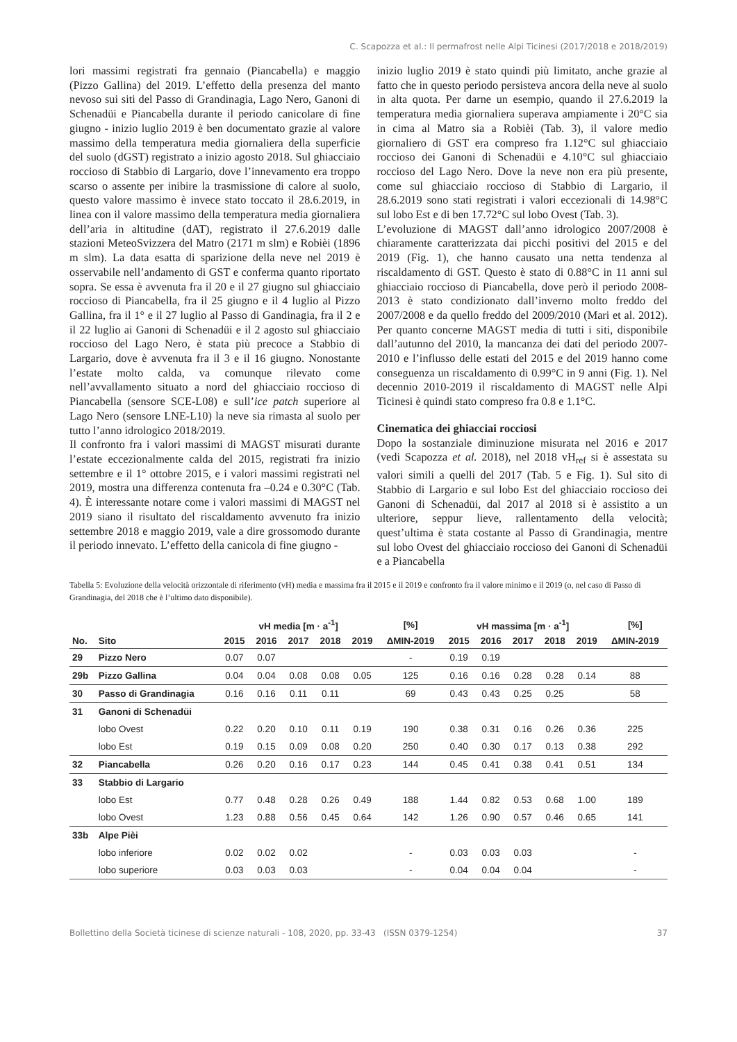C. Scapozza et al.: Il permafrost nelle Alpi Ticinesi (2017/2018 e 2018/2019)
lori massimi registrati fra gennaio (Piancabella) e maggio (Pizzo Gallina) del 2019. L’effetto della presenza del manto nevoso sui siti del Passo di Grandinagia, Lago Nero, Ganoni di Schenadüi e Piancabella durante il periodo canicolare di fine giugno - inizio luglio 2019 è ben documentato grazie al valore massimo della temperatura media giornaliera della superficie del suolo (dGST) registrato a inizio agosto 2018. Sul ghiacciaio roccioso di Stabbio di Largario, dove l’innevamento era troppo scarso o assente per inibire la trasmissione di calore al suolo, questo valore massimo è invece stato toccato il 28.6.2019, in linea con il valore massimo della temperatura media giornaliera dell’aria in altitudine (dAT), registrato il 27.6.2019 dalle stazioni MeteoSvizzera del Matro (2171 m slm) e Robièi (1896 m slm). La data esatta di sparizione della neve nel 2019 è osservabile nell’andamento di GST e conferma quanto riportato sopra. Se essa è avvenuta fra il 20 e il 27 giugno sul ghiacciaio roccioso di Piancabella, fra il 25 giugno e il 4 luglio al Pizzo Gallina, fra il 1° e il 27 luglio al Passo di Gandinagia, fra il 2 e il 22 luglio ai Ganoni di Schenadüi e il 2 agosto sul ghiacciaio roccioso del Lago Nero, è stata più precoce a Stabbio di Largario, dove è avvenuta fra il 3 e il 16 giugno. Nonostante l’estate molto calda, va comunque rilevato come nell’avvallamento situato a nord del ghiacciaio roccioso di Piancabella (sensore SCE-L08) e sull’ice patch superiore al Lago Nero (sensore LNE-L10) la neve sia rimasta al suolo per tutto l’anno idrologico 2018/2019.
Il confronto fra i valori massimi di MAGST misurati durante l’estate eccezionalmente calda del 2015, registrati fra inizio settembre e il 1° ottobre 2015, e i valori massimi registrati nel 2019, mostra una differenza contenuta fra –0.24 e 0.30°C (Tab. 4). È interessante notare come i valori massimi di MAGST nel 2019 siano il risultato del riscaldamento avvenuto fra inizio settembre 2018 e maggio 2019, vale a dire grossomodo durante il periodo innevato. L’effetto della canicola di fine giugno -
inizio luglio 2019 è stato quindi più limitato, anche grazie al fatto che in questo periodo persisteva ancora della neve al suolo in alta quota. Per darne un esempio, quando il 27.6.2019 la temperatura media giornaliera superava ampiamente i 20°C sia in cima al Matro sia a Robièi (Tab. 3), il valore medio giornaliero di GST era compreso fra 1.12°C sul ghiacciaio roccioso dei Ganoni di Schenadüi e 4.10°C sul ghiacciaio roccioso del Lago Nero. Dove la neve non era più presente, come sul ghiacciaio roccioso di Stabbio di Largario, il 28.6.2019 sono stati registrati i valori eccezionali di 14.98°C sul lobo Est e di ben 17.72°C sul lobo Ovest (Tab. 3).
L’evoluzione di MAGST dall’anno idrologico 2007/2008 è chiaramente caratterizzata dai picchi positivi del 2015 e del 2019 (Fig. 1), che hanno causato una netta tendenza al riscaldamento di GST. Questo è stato di 0.88°C in 11 anni sul ghiacciaio roccioso di Piancabella, dove però il periodo 2008-2013 è stato condizionato dall’inverno molto freddo del 2007/2008 e da quello freddo del 2009/2010 (Mari et al. 2012). Per quanto concerne MAGST media di tutti i siti, disponibile dall’autunno del 2010, la mancanza dei dati del periodo 2007-2010 e l’influsso delle estati del 2015 e del 2019 hanno come conseguenza un riscaldamento di 0.99°C in 9 anni (Fig. 1). Nel decennio 2010-2019 il riscaldamento di MAGST nelle Alpi Ticinesi è quindi stato compreso fra 0.8 e 1.1°C.
Cinematica dei ghiacciai rocciosi
Dopo la sostanziale diminuzione misurata nel 2016 e 2017 (vedi Scapozza et al. 2018), nel 2018 vH<sub>ref</sub> si è assestata su valori simili a quelli del 2017 (Tab. 5 e Fig. 1). Sul sito di Stabbio di Largario e sul lobo Est del ghiacciaio roccioso dei Ganoni di Schenadüi, dal 2017 al 2018 si è assistito a un ulteriore, seppur lieve, rallentamento della velocità; quest’ultima è stata costante al Passo di Grandinagia, mentre sul lobo Ovest del ghiacciaio roccioso dei Ganoni di Schenadüi e a Piancabella
Tabella 5: Evoluzione della velocità orizzontale di riferimento (vH) media e massima fra il 2015 e il 2019 e confronto fra il valore minimo e il 2019 (o, nel caso di Passo di Grandinagia, del 2018 che è l’ultimo dato disponibile).
| | | vH media [m · a<sup>-1</sup>] | | | | | [%] | vH massima [m · a<sup>-1</sup>] | | | | | [%] |
| --- | --- | --- | --- | --- | --- | --- | --- | --- | --- | --- | --- | --- | --- |
| No. | Sito | 2015 | 2016 | 2017 | 2018 | 2019 | ΔMIN-2019 | 2015 | 2016 | 2017 | 2018 | 2019 | ΔMIN-2019 |
| 29 | Pizzo Nero | 0.07 | 0.07 | | | | - | 0.19 | 0.19 | | | | |
| 29b | Pizzo Gallina | 0.04 | 0.04 | 0.08 | 0.08 | 0.05 | 125 | 0.16 | 0.16 | 0.28 | 0.28 | 0.14 | 88 |
| 30 | Passo di Grandinagia | 0.16 | 0.16 | 0.11 | 0.11 | | 69 | 0.43 | 0.43 | 0.25 | 0.25 | | 58 |
| 31 | Ganoni di Schenadüi | | | | | | | | | | | | |
| | lobo Ovest | 0.22 | 0.20 | 0.10 | 0.11 | 0.19 | 190 | 0.38 | 0.31 | 0.16 | 0.26 | 0.36 | 225 |
| | lobo Est | 0.19 | 0.15 | 0.09 | 0.08 | 0.20 | 250 | 0.40 | 0.30 | 0.17 | 0.13 | 0.38 | 292 |
| 32 | Piancabella | 0.26 | 0.20 | 0.16 | 0.17 | 0.23 | 144 | 0.45 | 0.41 | 0.38 | 0.41 | 0.51 | 134 |
| 33 | Stabbio di Largario | | | | | | | | | | | | |
| | lobo Est | 0.77 | 0.48 | 0.28 | 0.26 | 0.49 | 188 | 1.44 | 0.82 | 0.53 | 0.68 | 1.00 | 189 |
| | lobo Ovest | 1.23 | 0.88 | 0.56 | 0.45 | 0.64 | 142 | 1.26 | 0.90 | 0.57 | 0.46 | 0.65 | 141 |
| 33b | Alpe Pièi | | | | | | | | | | | | |
| | lobo inferiore | 0.02 | 0.02 | 0.02 | | | - | 0.03 | 0.03 | 0.03 | | | - |
| | lobo superiore | 0.03 | 0.03 | 0.03 | | | - | 0.04 | 0.04 | 0.04 | | | - |
Bollettino della Società ticinese di scienze naturali - 108, 2020, pp. 33-43 (ISSN 0379-1254) 37